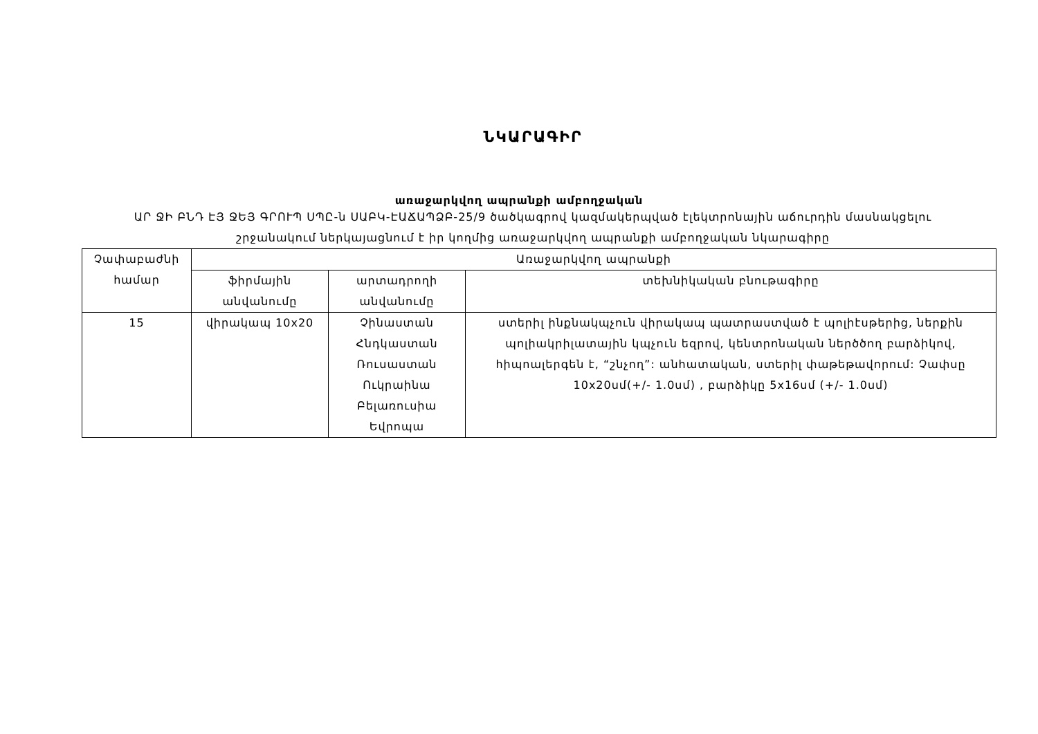ՆԿԱՐԱԳԻՐ
առաջարկվող ապրանքի ամբողջական
ԱՐ ՋԻ ԲՆԴ ԷՅ ՋԵՅ ԳՐՈՒՊ ՍՊԸ-ն ՍԱԲԿ-ԷԱՃԱՊՁԲ-25/9 ծածկագրով կազմակերպված էլեկտրոնային աճուրդին մասնակցելու շրջանակում ներկայացնում է իր կողմից առաջարկվող ապրանքի ամբողջական նկարագիրը
| Չափաբաժնի համար | Առաջարկվող ապրանքի | | |
| --- | --- | --- | --- |
| | ֆիրմային անվանումը | արտադրողի անվանումը | տեխնիկական բնութագիրը |
| 15 | վիրակապ 10x20 | Չինաստան Հնդկաստան Ռուսաստան Ուկրաինա Բելառուսիա Եվրոպա | ստերիլ ինքնակպչուն վիրակապ պատրաստված է պոլիէսթերից, ներքին պոլիակրիլատային կպչուն եզրով, կենտրոնական ներծծող բարձիկով, հիպոալերգեն է, “շնչող”: անհատական, ստերիլ փաթեթավորում: Չափսը 10x20սմ(+/- 1.0սմ) , բարձիկը 5x16սմ (+/- 1.0սմ) |